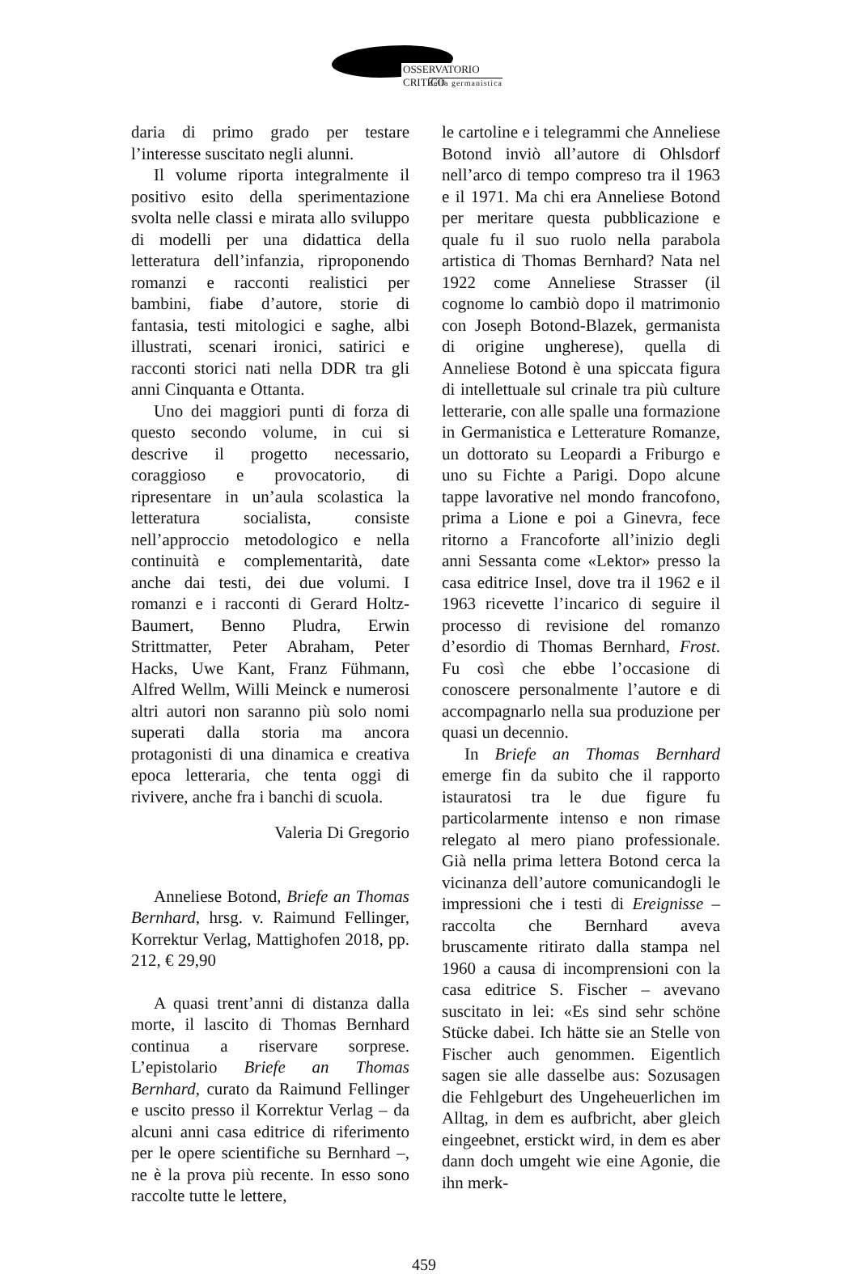OSSERVATORIO CRITICO
della germanistica
daria di primo grado per testare l’interesse suscitato negli alunni.
Il volume riporta integralmente il positivo esito della sperimentazione svolta nelle classi e mirata allo sviluppo di modelli per una didattica della letteratura dell’infanzia, riproponendo romanzi e racconti realistici per bambini, fiabe d’autore, storie di fantasia, testi mitologici e saghe, albi illustrati, scenari ironici, satirici e racconti storici nati nella DDR tra gli anni Cinquanta e Ottanta.
Uno dei maggiori punti di forza di questo secondo volume, in cui si descrive il progetto necessario, coraggioso e provocatorio, di ripresentare in un’aula scolastica la letteratura socialista, consiste nell’approccio metodologico e nella continuità e complementarità, date anche dai testi, dei due volumi. I romanzi e i racconti di Gerard Holtz-Baumert, Benno Pludra, Erwin Strittmatter, Peter Abraham, Peter Hacks, Uwe Kant, Franz Fühmann, Alfred Wellm, Willi Meinck e numerosi altri autori non saranno più solo nomi superati dalla storia ma ancora protagonisti di una dinamica e creativa epoca letteraria, che tenta oggi di rivivere, anche fra i banchi di scuola.
Valeria Di Gregorio
Anneliese Botond, Briefe an Thomas Bernhard, hrsg. v. Raimund Fellinger, Korrektur Verlag, Mattighofen 2018, pp. 212, € 29,90
A quasi trent’anni di distanza dalla morte, il lascito di Thomas Bernhard continua a riservare sorprese. L’epistolario Briefe an Thomas Bernhard, curato da Raimund Fellinger e uscito presso il Korrektur Verlag – da alcuni anni casa editrice di riferimento per le opere scientifiche su Bernhard –, ne è la prova più recente. In esso sono raccolte tutte le lettere,
le cartoline e i telegrammi che Anneliese Botond inviò all’autore di Ohlsdorf nell’arco di tempo compreso tra il 1963 e il 1971. Ma chi era Anneliese Botond per meritare questa pubblicazione e quale fu il suo ruolo nella parabola artistica di Thomas Bernhard? Nata nel 1922 come Anneliese Strasser (il cognome lo cambiò dopo il matrimonio con Joseph Botond-Blazek, germanista di origine ungherese), quella di Anneliese Botond è una spiccata figura di intellettuale sul crinale tra più culture letterarie, con alle spalle una formazione in Germanistica e Letterature Romanze, un dottorato su Leopardi a Friburgo e uno su Fichte a Parigi. Dopo alcune tappe lavorative nel mondo francofono, prima a Lione e poi a Ginevra, fece ritorno a Francoforte all’inizio degli anni Sessanta come «Lektor» presso la casa editrice Insel, dove tra il 1962 e il 1963 ricevette l’incarico di seguire il processo di revisione del romanzo d’esordio di Thomas Bernhard, Frost. Fu così che ebbe l’occasione di conoscere personalmente l’autore e di accompagnarlo nella sua produzione per quasi un decennio.
In Briefe an Thomas Bernhard emerge fin da subito che il rapporto istauratosi tra le due figure fu particolarmente intenso e non rimase relegato al mero piano professionale. Già nella prima lettera Botond cerca la vicinanza dell’autore comunicandogli le impressioni che i testi di Ereignisse – raccolta che Bernhard aveva bruscamente ritirato dalla stampa nel 1960 a causa di incomprensioni con la casa editrice S. Fischer – avevano suscitato in lei: «Es sind sehr schöne Stücke dabei. Ich hätte sie an Stelle von Fischer auch genommen. Eigentlich sagen sie alle dasselbe aus: Sozusagen die Fehlgeburt des Ungeheuerlichen im Alltag, in dem es aufbricht, aber gleich eingeebnet, erstickt wird, in dem es aber dann doch umgeht wie eine Agonie, die ihn merk-
459